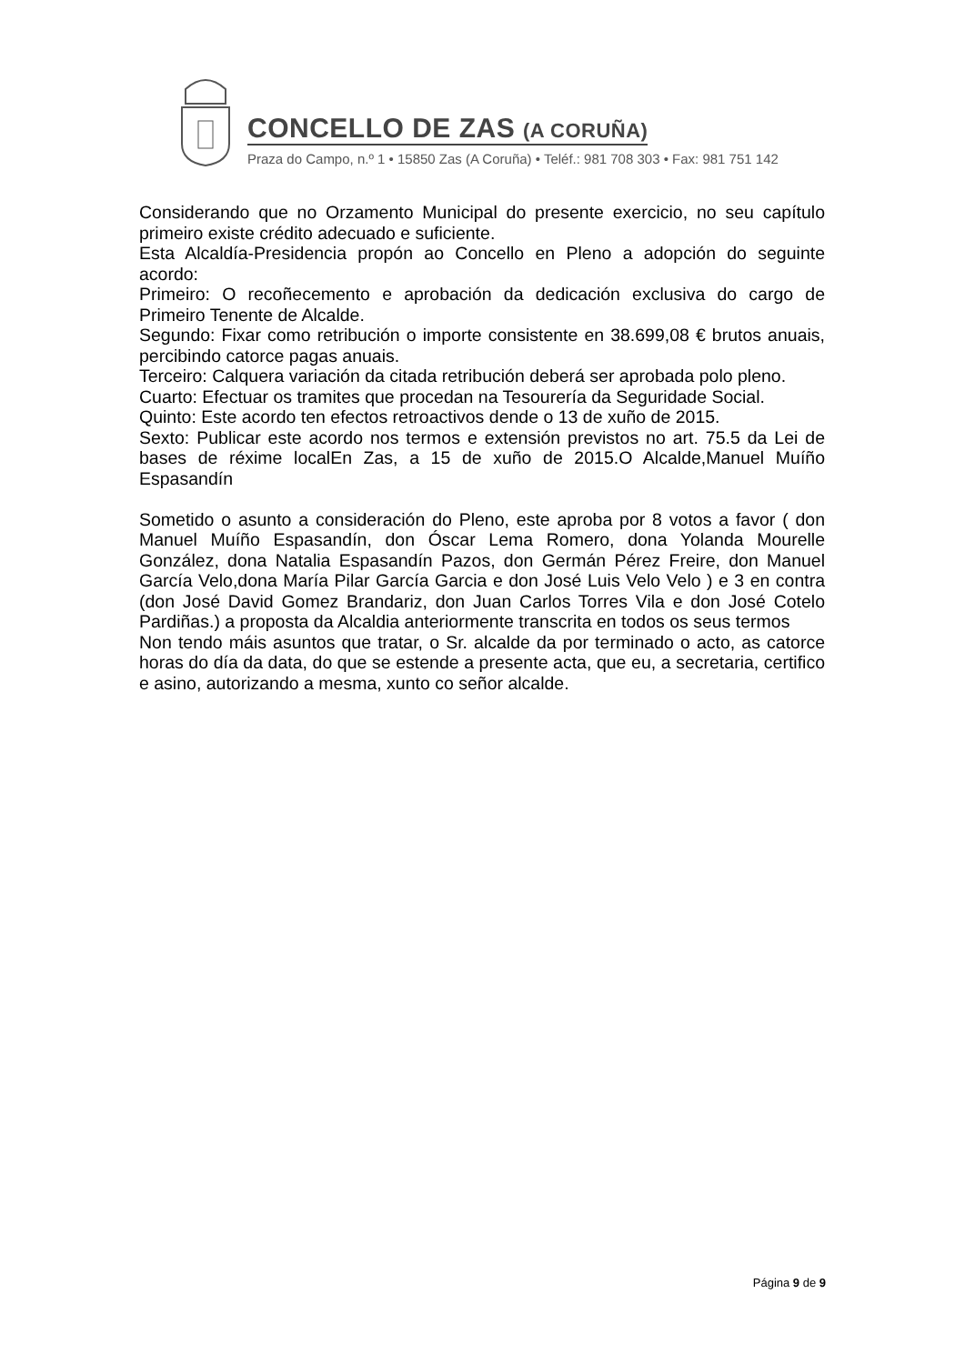CONCELLO DE ZAS (A CORUÑA)
Praza do Campo, n.º 1 • 15850 Zas (A Coruña) • Teléf.: 981 708 303 • Fax: 981 751 142
Considerando que no Orzamento Municipal do presente exercicio, no seu capítulo primeiro existe crédito adecuado e suficiente.
Esta Alcaldía-Presidencia propón ao Concello en Pleno a adopción do seguinte acordo:
Primeiro: O recoñecemento e aprobación da dedicación exclusiva do cargo de Primeiro Tenente de Alcalde.
Segundo: Fixar como retribución o importe consistente en 38.699,08 € brutos anuais, percibindo catorce pagas anuais.
Terceiro: Calquera variación da citada retribución deberá ser aprobada polo pleno.
Cuarto: Efectuar os tramites que procedan na Tesourería da Seguridade Social.
Quinto: Este acordo ten efectos retroactivos dende o 13 de xuño de 2015.
Sexto: Publicar este acordo nos termos e extensión previstos no art. 75.5 da Lei de bases de réxime localEn Zas, a 15 de xuño de 2015.O Alcalde,Manuel Muíño Espasandín
Sometido o asunto a consideración do Pleno, este aproba por 8 votos a favor ( don Manuel Muíño Espasandín, don Óscar Lema Romero, dona Yolanda Mourelle González, dona Natalia Espasandín Pazos, don Germán Pérez Freire, don Manuel García Velo,dona María Pilar García Garcia e don José Luis Velo Velo ) e 3 en contra (don José David Gomez Brandariz, don Juan Carlos Torres Vila e don José Cotelo Pardiñas.) a proposta da Alcaldia anteriormente transcrita en todos os seus termos
Non tendo máis asuntos que tratar, o Sr. alcalde da por terminado o acto, as catorce horas do día da data, do que se estende a presente acta, que eu, a secretaria, certifico e asino, autorizando a mesma, xunto co señor alcalde.
Página 9 de 9